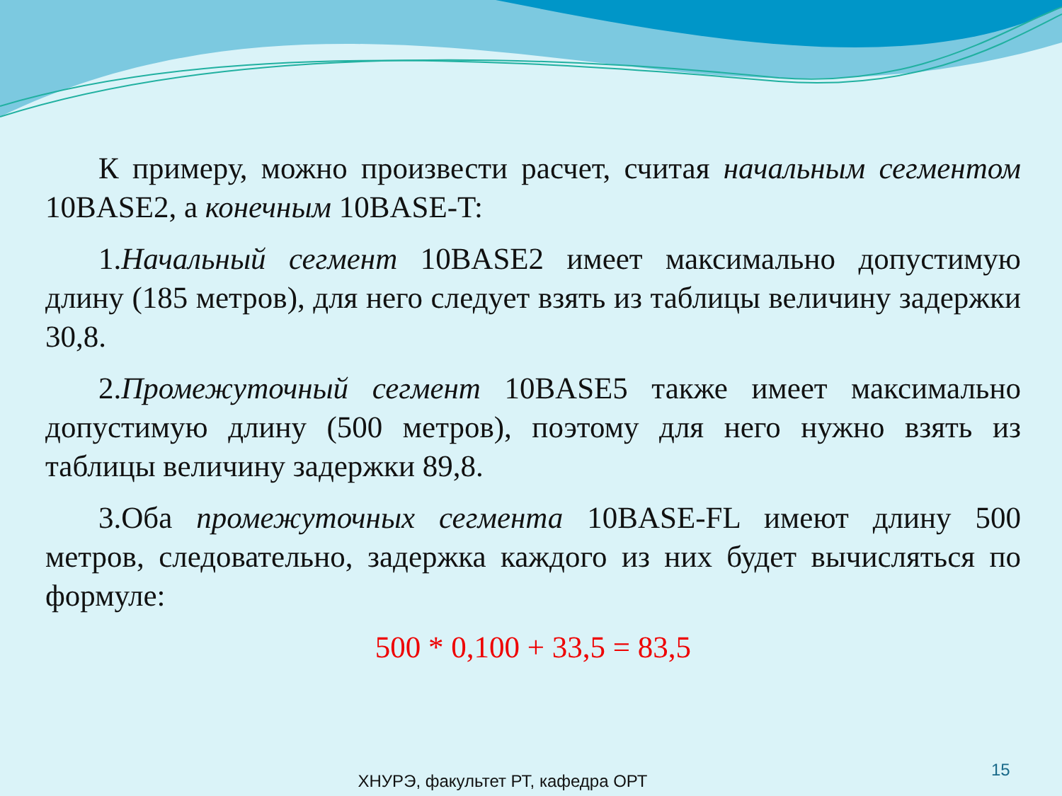К примеру, можно произвести расчет, считая начальным сегментом 10BASE2, а конечным 10BASE-T:
1.Начальный сегмент 10BASE2 имеет максимально допустимую длину (185 метров), для него следует взять из таблицы величину задержки 30,8.
2.Промежуточный сегмент 10BASE5 также имеет максимально допустимую длину (500 метров), поэтому для него нужно взять из таблицы величину задержки 89,8.
3.Оба промежуточных сегмента 10BASE-FL имеют длину 500 метров, следовательно, задержка каждого из них будет вычисляться по формуле:
500 * 0,100 + 33,5 = 83,5
15
ХНУРЭ, факультет РТ, кафедра ОРТ